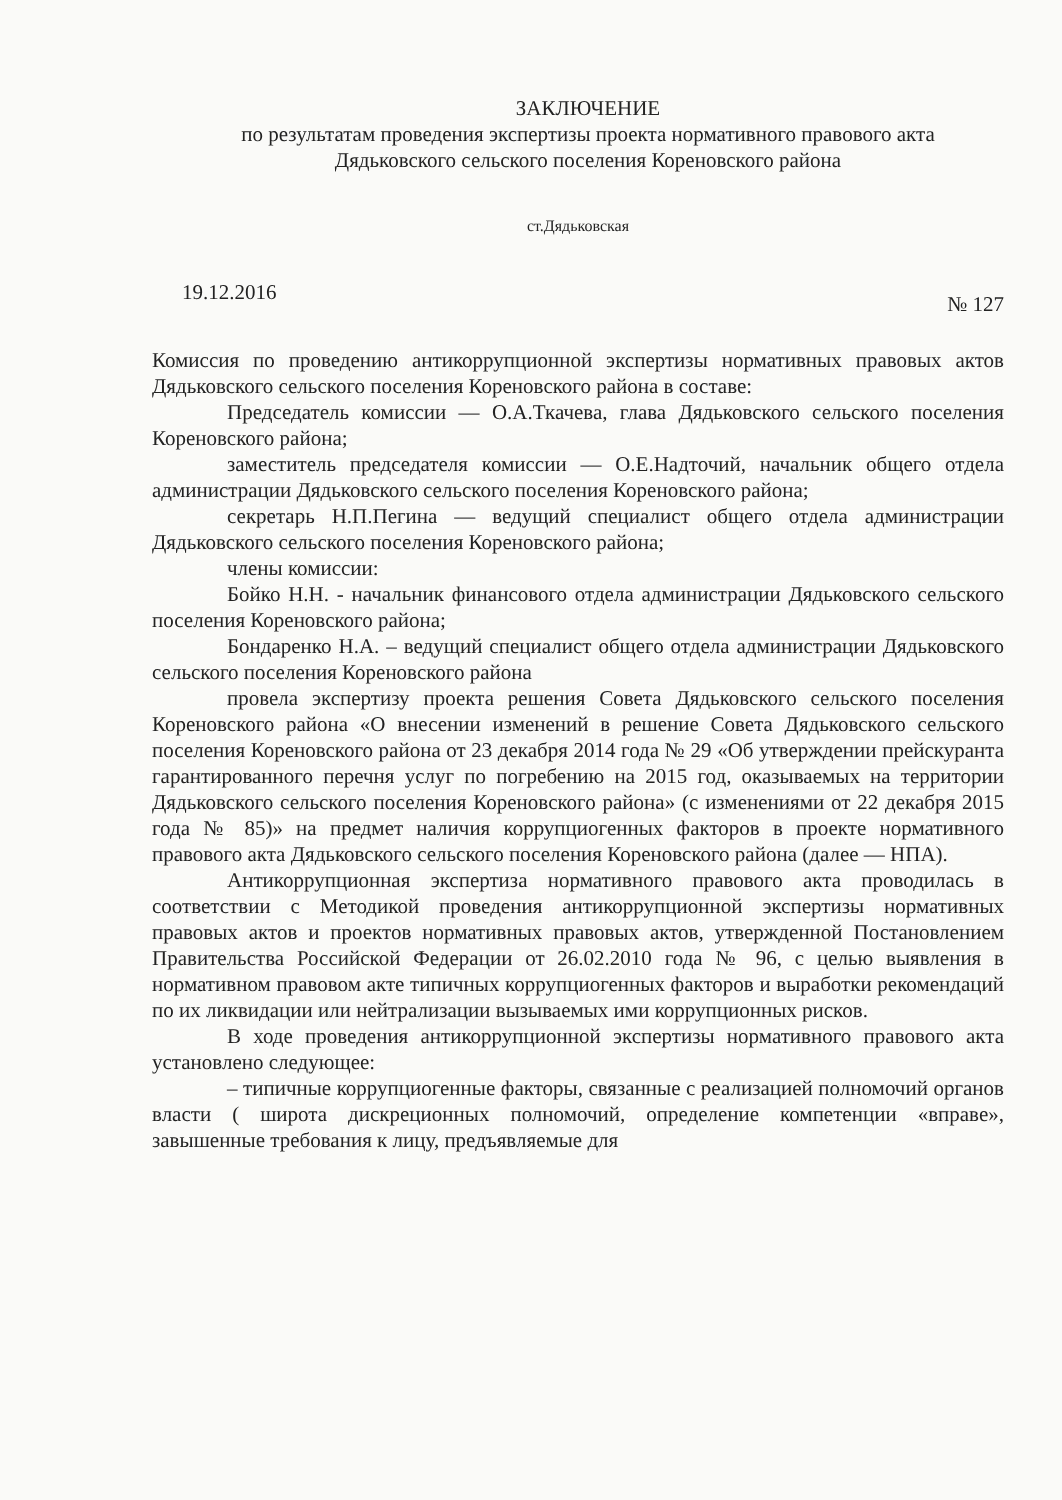ЗАКЛЮЧЕНИЕ
по результатам проведения экспертизы проекта нормативного правового акта
Дядьковского сельского поселения Кореновского района
ст.Дядьковская
19.12.2016 № 127
Комиссия по проведению антикоррупционной экспертизы нормативных правовых актов Дядьковского сельского поселения Кореновского района в составе:
Председатель комиссии — О.А.Ткачева, глава Дядьковского сельского поселения Кореновского района;
заместитель председателя комиссии — О.Е.Надточий, начальник общего отдела администрации Дядьковского сельского поселения Кореновского района;
секретарь Н.П.Пегина — ведущий специалист общего отдела администрации Дядьковского сельского поселения Кореновского района;
члены комиссии:
Бойко Н.Н. - начальник финансового отдела администрации Дядьковского сельского поселения Кореновского района;
Бондаренко Н.А. – ведущий специалист общего отдела администрации Дядьковского сельского поселения Кореновского района
провела экспертизу проекта решения Совета Дядьковского сельского поселения Кореновского района «О внесении изменений в решение Совета Дядьковского сельского поселения Кореновского района от 23 декабря 2014 года № 29 «Об утверждении прейскуранта гарантированного перечня услуг по погребению на 2015 год, оказываемых на территории Дядьковского сельского поселения Кореновского района» (с изменениями от 22 декабря 2015 года № 85)» на предмет наличия коррупциогенных факторов в проекте нормативного правового акта Дядьковского сельского поселения Кореновского района (далее — НПА).
Антикоррупционная экспертиза нормативного правового акта проводилась в соответствии с Методикой проведения антикоррупционной экспертизы нормативных правовых актов и проектов нормативных правовых актов, утвержденной Постановлением Правительства Российской Федерации от 26.02.2010 года № 96, с целью выявления в нормативном правовом акте типичных коррупциогенных факторов и выработки рекомендаций по их ликвидации или нейтрализации вызываемых ими коррупционных рисков.
В ходе проведения антикоррупционной экспертизы нормативного правового акта установлено следующее:
– типичные коррупциогенные факторы, связанные с реализацией полномочий органов власти ( широта дискреционных полномочий, определение компетенции «вправе», завышенные требования к лицу, предъявляемые для